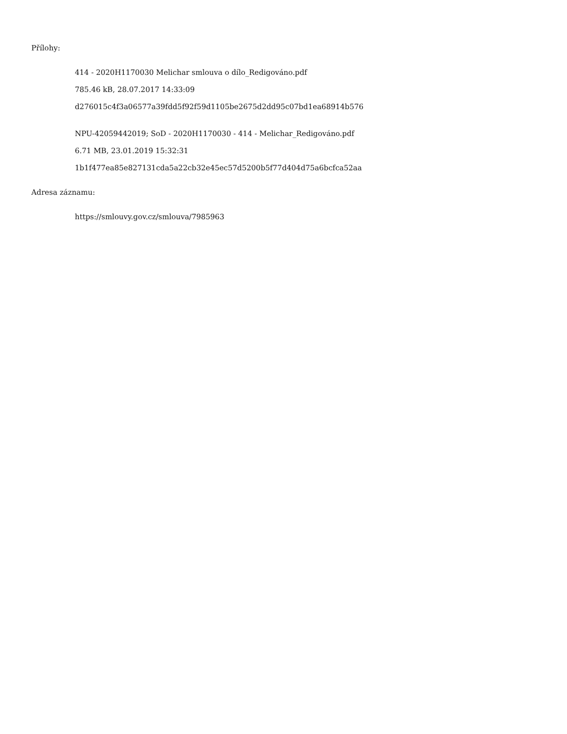Přílohy:
414 - 2020H1170030 Melichar smlouva o dílo_Redigováno.pdf
785.46 kB, 28.07.2017 14:33:09
d276015c4f3a06577a39fdd5f92f59d1105be2675d2dd95c07bd1ea68914b576
NPU-42059442019; SoD - 2020H1170030 - 414 - Melichar_Redigováno.pdf
6.71 MB, 23.01.2019 15:32:31
1b1f477ea85e827131cda5a22cb32e45ec57d5200b5f77d404d75a6bcfca52aa
Adresa záznamu:
https://smlouvy.gov.cz/smlouva/7985963